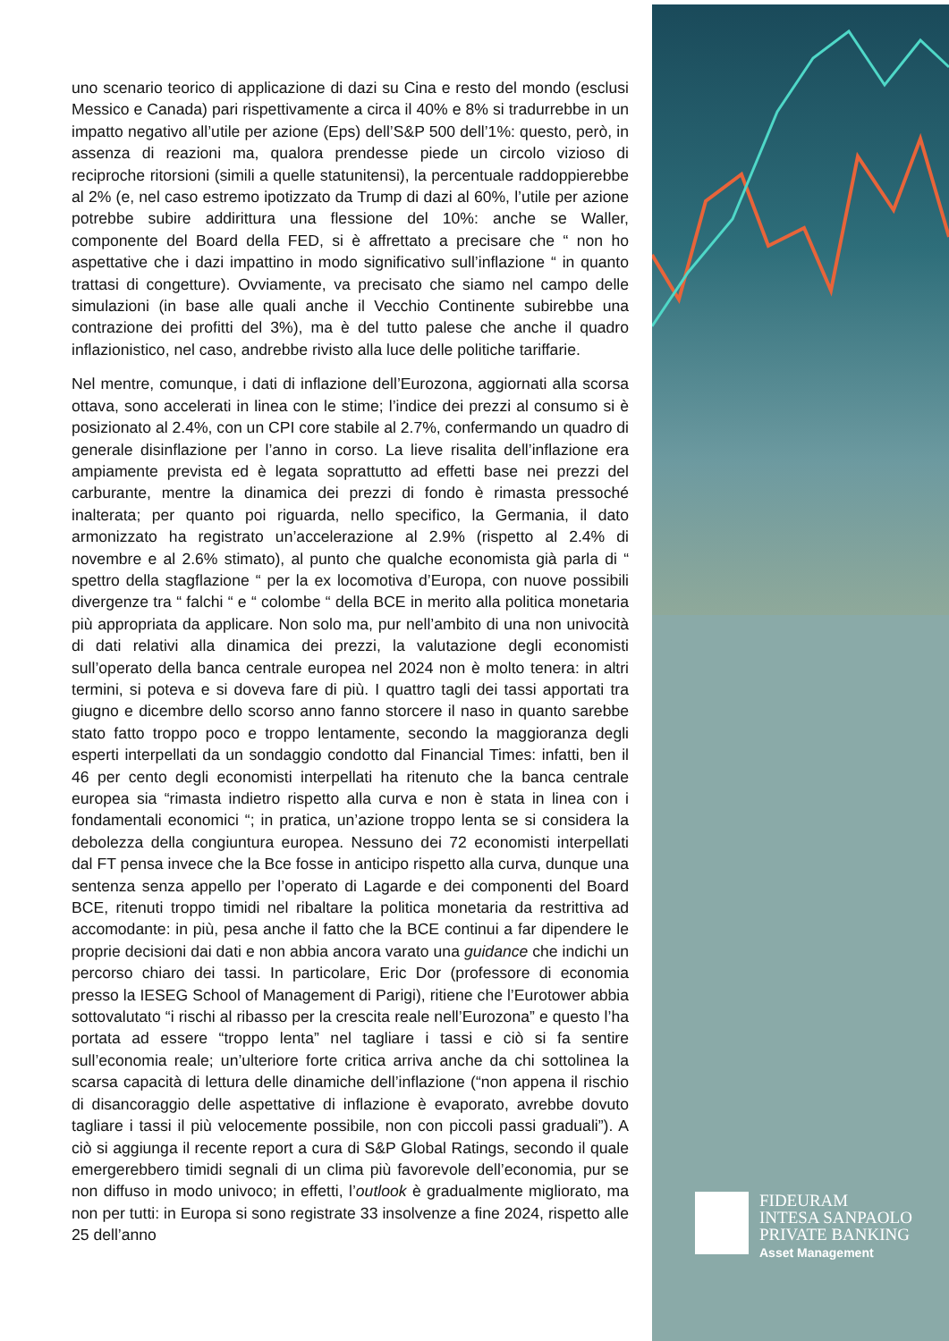uno scenario teorico di applicazione di dazi su Cina e resto del mondo (esclusi Messico e Canada) pari rispettivamente a circa il 40% e 8% si tradurrebbe in un impatto negativo all’utile per azione (Eps) dell’S&P 500 dell’1%: questo, però, in assenza di reazioni ma, qualora prendesse piede un circolo vizioso di reciproche ritorsioni (simili a quelle statunitensi), la percentuale raddoppierebbe al 2% (e, nel caso estremo ipotizzato da Trump di dazi al 60%, l’utile per azione potrebbe subire addirittura una flessione del 10%: anche se Waller, componente del Board della FED, si è affrettato a precisare che “ non ho aspettative che i dazi impattino in modo significativo sull’inflazione “ in quanto trattasi di congetture). Ovviamente, va precisato che siamo nel campo delle simulazioni (in base alle quali anche il Vecchio Continente subirebbe una contrazione dei profitti del 3%), ma è del tutto palese che anche il quadro inflazionistico, nel caso, andrebbe rivisto alla luce delle politiche tariffarie.
Nel mentre, comunque, i dati di inflazione dell’Eurozona, aggiornati alla scorsa ottava, sono accelerati in linea con le stime; l’indice dei prezzi al consumo si è posizionato al 2.4%, con un CPI core stabile al 2.7%, confermando un quadro di generale disinflazione per l’anno in corso. La lieve risalita dell’inflazione era ampiamente prevista ed è legata soprattutto ad effetti base nei prezzi del carburante, mentre la dinamica dei prezzi di fondo è rimasta pressoché inalterata; per quanto poi riguarda, nello specifico, la Germania, il dato armonizzato ha registrato un’accelerazione al 2.9% (rispetto al 2.4% di novembre e al 2.6% stimato), al punto che qualche economista già parla di “ spettro della stagflazione “ per la ex locomotiva d’Europa, con nuove possibili divergenze tra “ falchi “ e “ colombe “ della BCE in merito alla politica monetaria più appropriata da applicare. Non solo ma, pur nell’ambito di una non univocità di dati relativi alla dinamica dei prezzi, la valutazione degli economisti sull’operato della banca centrale europea nel 2024 non è molto tenera: in altri termini, si poteva e si doveva fare di più. I quattro tagli dei tassi apportati tra giugno e dicembre dello scorso anno fanno storcere il naso in quanto sarebbe stato fatto troppo poco e troppo lentamente, secondo la maggioranza degli esperti interpellati da un sondaggio condotto dal Financial Times: infatti, ben il 46 per cento degli economisti interpellati ha ritenuto che la banca centrale europea sia “rimasta indietro rispetto alla curva e non è stata in linea con i fondamentali economici “; in pratica, un’azione troppo lenta se si considera la debolezza della congiuntura europea. Nessuno dei 72 economisti interpellati dal FT pensa invece che la Bce fosse in anticipo rispetto alla curva, dunque una sentenza senza appello per l’operato di Lagarde e dei componenti del Board BCE, ritenuti troppo timidi nel ribaltare la politica monetaria da restrittiva ad accomodante: in più, pesa anche il fatto che la BCE continui a far dipendere le proprie decisioni dai dati e non abbia ancora varato una guidance che indichi un percorso chiaro dei tassi. In particolare, Eric Dor (professore di economia presso la IESEG School of Management di Parigi), ritiene che l’Eurotower abbia sottovalutato “i rischi al ribasso per la crescita reale nell’Eurozona” e questo l’ha portata ad essere “troppo lenta” nel tagliare i tassi e ciò si fa sentire sull’economia reale; un’ulteriore forte critica arriva anche da chi sottolinea la scarsa capacità di lettura delle dinamiche dell’inflazione (“non appena il rischio di disancoraggio delle aspettative di inflazione è evaporato, avrebbe dovuto tagliare i tassi il più velocemente possibile, non con piccoli passi graduali”). A ciò si aggiunga il recente report a cura di S&P Global Ratings, secondo il quale emergerebbero timidi segnali di un clima più favorevole dell’economia, pur se non diffuso in modo univoco; in effetti, l’outlook è gradualmente migliorato, ma non per tutti: in Europa si sono registrate 33 insolvenze a fine 2024, rispetto alle 25 dell’anno
FIDEURAM
INTESA SANPAOLO
PRIVATE BANKING
Asset Management